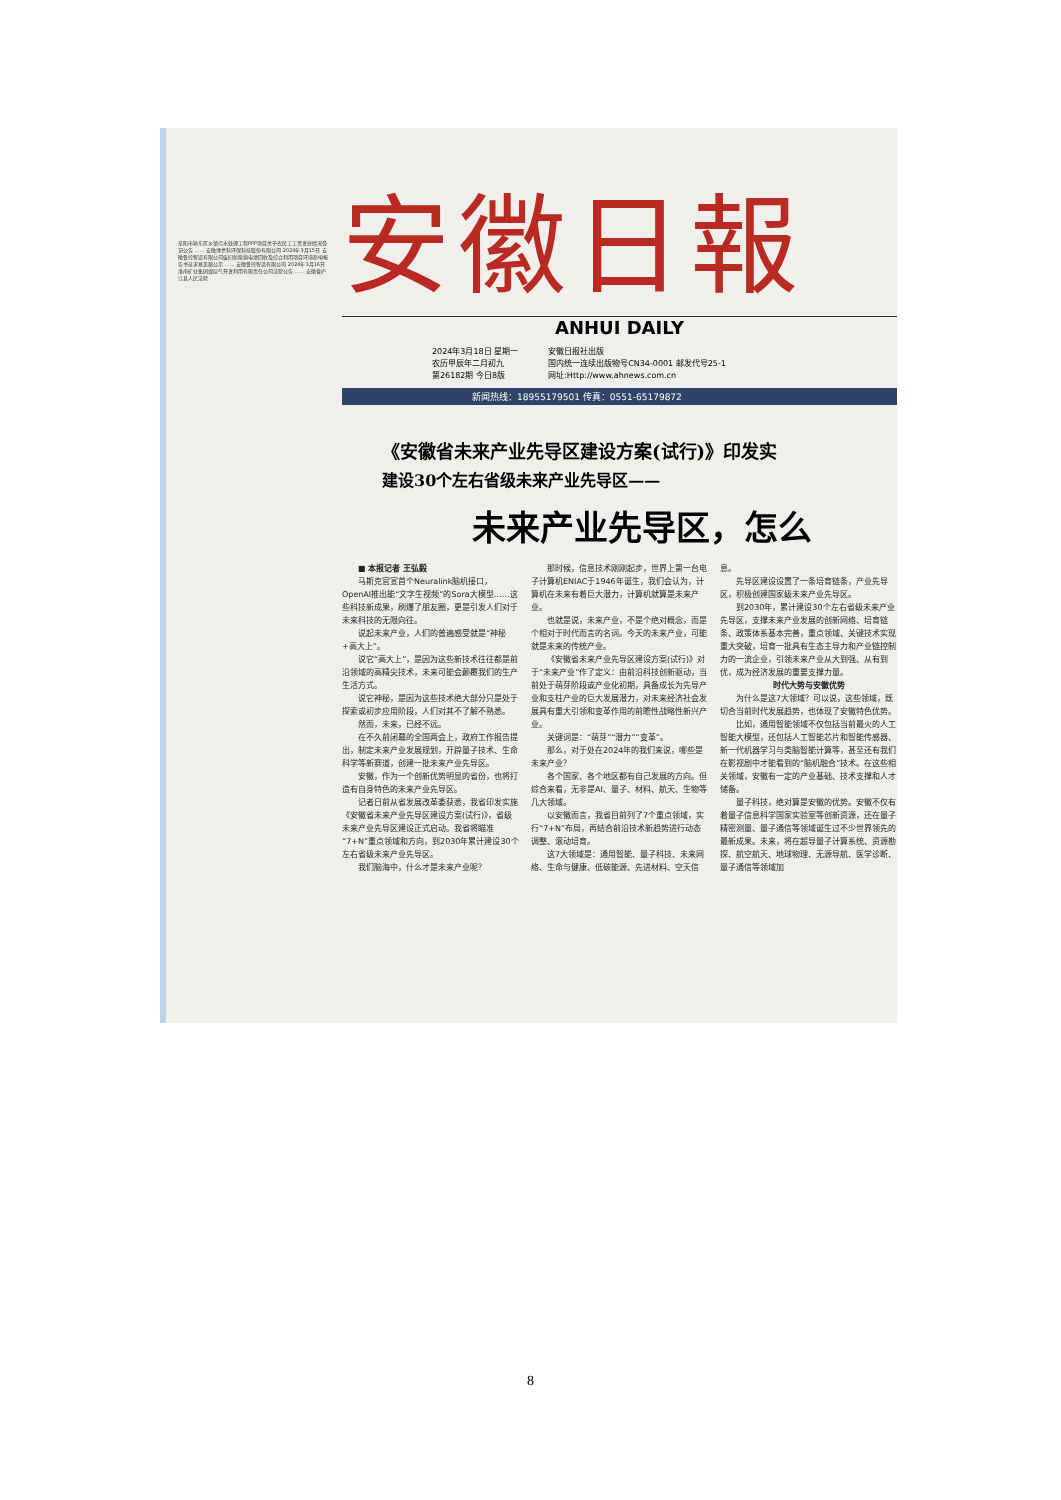阜阳市颍东区乡镇污水处理工程PPP项目关于农民工工资发放情况登记公告 …… 安徽博世科环保科技股份有限公司 2024年3月15日 安徽鲁控智造有限公司废旧新能源电池回收及综合利用项目环境影响报告书征求意见稿公示 …… 安徽鲁控智造有限公司 2024年3月16日 淮南矿业集团煤层气开发利用有限责任公司法院公告 …… 安徽省庐江县人民法院
安徽日報
ANHUI DAILY
2024年3月18日 星期一
农历甲辰年二月初九
第26182期 今日8版
安徽日报社出版
国内统一连续出版物号CN34-0001 邮发代号25-1
网址:Http://www.ahnews.com.cn
新闻热线：18955179501 传真：0551-65179872
《安徽省未来产业先导区建设方案(试行)》印发实
建设30个左右省级未来产业先导区——
未来产业先导区，怎么
■ 本报记者 王弘毅
马斯克官宣首个Neuralink脑机接口，OpenAI推出能“文字生视频”的Sora大模型……这些科技新成果，刷爆了朋友圈，更是引发人们对于未来科技的无限向往。
说起未来产业，人们的普遍感受就是“神秘+高大上”。
说它“高大上”，是因为这些新技术往往都是前沿领域的高精尖技术，未来可能会颠覆我们的生产生活方式。
说它神秘，是因为这些技术绝大部分只是处于探索或初步应用阶段，人们对其不了解不熟悉。
然而，未来，已经不远。
在不久前闭幕的全国两会上，政府工作报告提出，制定未来产业发展规划，开辟量子技术、生命科学等新赛道，创建一批未来产业先导区。
安徽，作为一个创新优势明显的省份，也将打造有自身特色的未来产业先导区。
记者日前从省发展改革委获悉，我省印发实施《安徽省未来产业先导区建设方案(试行)》，省级未来产业先导区建设正式启动。我省将瞄准“7+N”重点领域和方向，到2030年累计建设30个左右省级未来产业先导区。
我们脑海中，什么才是未来产业呢？
那时候，信息技术刚刚起步，世界上第一台电子计算机ENIAC于1946年诞生，我们会认为，计算机在未来有着巨大潜力，计算机就算是未来产业。
也就是说，未来产业，不是个绝对概念，而是个相对于时代而言的名词。今天的未来产业，可能就是未来的传统产业。
《安徽省未来产业先导区建设方案(试行)》对于“未来产业”作了定义：由前沿科技创新驱动，当前处于萌芽阶段或产业化初期，具备成长为先导产业和支柱产业的巨大发展潜力，对未来经济社会发展具有重大引领和变革作用的前瞻性战略性新兴产业。
关键词是：“萌芽”“潜力”“变革”。
那么，对于处在2024年的我们来说，哪些是未来产业？
各个国家、各个地区都有自己发展的方向。但综合来看，无非是AI、量子、材料、航天、生物等几大领域。
以安徽而言，我省目前列了7个重点领域，实行“7+N”布局，再结合前沿技术新趋势进行动态调整、滚动培育。
这7大领域是：通用智能、量子科技、未来网络、生命与健康、低碳能源、先进材料、空天信息。
先导区建设设置了一条培育链条，产业先导区，积极创建国家级未来产业先导区。
到2030年，累计建设30个左右省级未来产业先导区，支撑未来产业发展的创新网络、培育链条、政策体系基本完善，重点领域、关键技术实现重大突破，培育一批具有生态主导力和产业链控制力的一流企业，引领未来产业从大到强、从有到优，成为经济发展的重要支撑力量。
时代大势与安徽优势
为什么是这7大领域？可以说，这些领域，既切合当前时代发展趋势，也体现了安徽特色优势。
比如，通用智能领域不仅包括当前最火的人工智能大模型，还包括人工智能芯片和智能传感器、新一代机器学习与类脑智能计算等，甚至还有我们在影视剧中才能看到的“脑机融合”技术。在这些相关领域，安徽有一定的产业基础、技术支撑和人才储备。
量子科技，绝对算是安徽的优势。安徽不仅有着量子信息科学国家实验室等创新资源，还在量子精密测量、量子通信等领域诞生过不少世界领先的最新成果。未来，将在超导量子计算系统、资源勘探、航空航天、地球物理、无源导航、医学诊断、量子通信等领域加
8